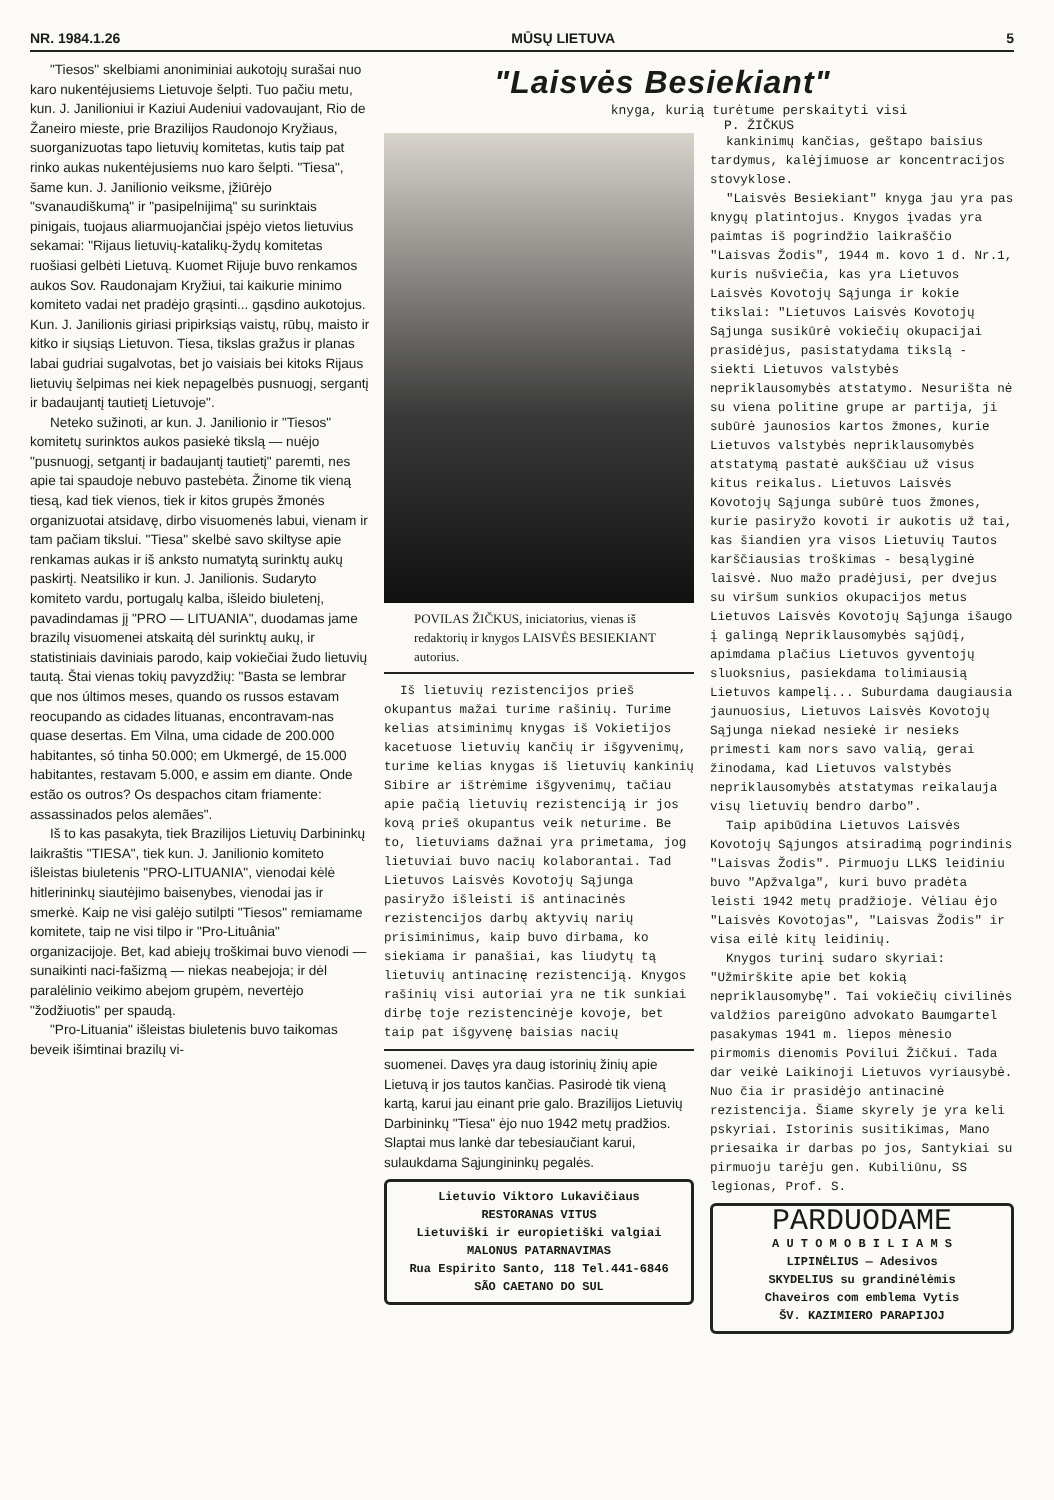NR. 1984.1.26 MŪSŲ LIETUVA 5
"Tiesos" skelbiami anoniminiai aukotojų surašai nuo karo nukentėjusiems Lietuvoje šelpti. Tuo pačiu metu, kun. J. Janilioniui ir Kaziui Audeniui vadovaujant, Rio de Žaneiro mieste, prie Brazilijos Raudonojo Kryžiaus, suorganizuotas tapo lietuvių komitetas, kutis taip pat rinko aukas nukentėjusiems nuo karo šelpti. "Tiesa", šame kun. J. Janilionio veiksme, įžiūrėjo "svanaudiškumą" ir "pasipelnijimą" su surinktais pinigais, tuojaus aliarmuojančiai įspėjo vietos lietuvius sekamai: "Rijaus lietuvių-katalikų-žydų komitetas ruošiasi gelbėti Lietuvą. Kuomet Rijuje buvo renkamos aukos Sov. Raudonajam Kryžiui, tai kaikurie minimo komiteto vadai net pradėjo grąsinti... gąsdino aukotojus. Kun. J. Janilionis giriasi pripirksiąs vaistų, rūbų, maisto ir kitko ir siųsiąs Lietuvon. Tiesa, tikslas gražus ir planas labai gudriai sugalvotas, bet jo vaisiais bei kitoks Rijaus lietuvių šelpimas nei kiek nepagelbės pusnuogį, sergantį ir badaujantį tautietį Lietuvoje".
Neteko sužinoti, ar kun. J. Janilionio ir "Tiesos" komitetų surinktos aukos pasiekė tikslą — nuėjo "pusnuogį, setgantį ir badaujantį tautietį" paremti, nes apie tai spaudoje nebuvo pastebėta. Žinome tik vieną tiesą, kad tiek vienos, tiek ir kitos grupės žmonės organizuotai atsidavę, dirbo visuomenės labui, vienam ir tam pačiam tikslui. "Tiesa" skelbė savo skiltyse apie renkamas aukas ir iš anksto numatytą surinktų aukų paskirtį. Neatsiliko ir kun. J. Janilionis. Sudaryto komiteto vardu, portugalų kalba, išleido biuletenį, pavadindamas jį "PRO — LITUANIA", duodamas jame brazilų visuomenei atskaitą dėl surinktų aukų, ir statistiniais daviniais parodo, kaip vokiečiai žudo lietuvių tautą. Štai vienas tokių pavyzdžių: "Basta se lembrar que nos últimos meses, quando os russos estavam reocupando as cidades lituanas, encontravam-nas quase desertas. Em Vilna, uma cidade de 200.000 habitantes, só tinha 50.000; em Ukmergé, de 15.000 habitantes, restavam 5.000, e assim em diante. Onde estão os outros? Os despachos citam friamente: assassinados pelos alemães".
Iš to kas pasakyta, tiek Brazilijos Lietuvių Darbininkų laikraštis "TIESA", tiek kun. J. Janilionio komiteto išleistas biuletenis "PRO-LITUANIA", vienodai kėlė hitlerininkų siautėjimo baisenybes, vienodai jas ir smerkė. Kaip ne visi galėjo sutilpti "Tiesos" remiamame komitete, taip ne visi tilpo ir "Pro-Lituânia" organizacijoje. Bet, kad abiejų troškimai buvo vienodi — sunaikinti naci-fašizmą — niekas neabejoja; ir dėl paralėlinio veikimo abejom grupėm, nevertėjo "žodžiuotis" per spaudą.
"Pro-Lituania" išleistas biuletenis buvo taikomas beveik išimtinai brazilų vi-
"Laisvės Besiekiant"
knyga, kurią turėtume perskaityti visi
P. ŽIČKUS
POVILAS ŽIČKUS, iniciatorius, vienas iš redaktorių ir knygos LAISVĖS BESIEKIANT autorius.
Iš lietuvių rezistencijos prieš okupantus mažai turime rašinių. Turime kelias atsiminimų knygas iš Vokietijos kacetuose lietuvių kančių ir išgyvenimų, turime kelias knygas iš lietuvių kankinių Sibire ar ištrėmime išgyvenimų, tačiau apie pačią lietuvių rezistenciją ir jos kovą prieš okupantus veik neturime. Be to, lietuviams dažnai yra primetama, jog lietuviai buvo nacių kolaborantai. Tad Lietuvos Laisvės Kovotojų Sąjunga pasiryžo išleisti iš antinacinės rezistencijos darbų aktyvių narių prisiminimus, kaip buvo dirbama, ko siekiama ir panašiai, kas liudytų tą lietuvių antinacinę rezistenciją. Knygos rašinių visi autoriai yra ne tik sunkiai dirbę toje rezistencinėje kovoje, bet taip pat išgyvenę baisias nacių
suomenei. Davęs yra daug istorinių žinių apie Lietuvą ir jos tautos kančias. Pasirodė tik vieną kartą, karui jau einant prie galo. Brazilijos Lietuvių Darbininkų "Tiesa" ėjo nuo 1942 metų pradžios. Slaptai mus lankė dar tebesiaučiant karui, sulaukdama Sąjungininkų pegalės.
Lietuvio Viktoro Lukavičiaus
RESTORANAS VITUS
Lietuviški ir europietiški valgiai
MALONUS PATARNAVIMAS
Rua Espirito Santo, 118 Tel.441-6846
SÃO CAETANO DO SUL
kankinimų kančias, geštapo baisius tardymus, kalėjimuose ar koncentracijos stovyklose.
"Laisvės Besiekiant" knyga jau yra pas knygų platintojus. Knygos įvadas yra paimtas iš pogrindžio laikraščio "Laisvas Žodis", 1944 m. kovo 1 d. Nr.1, kuris nušviečia, kas yra Lietuvos Laisvės Kovotojų Sąjunga ir kokie tikslai: "Lietuvos Laisvės Kovotojų Sąjunga susikūrė vokiečių okupacijai prasidėjus, pasistatydama tikslą - siekti Lietuvos valstybės nepriklausomybės atstatymo. Nesurišta nė su viena politine grupe ar partija, ji subūrė jaunosios kartos žmones, kurie Lietuvos valstybės nepriklausomybės atstatymą pastatė aukščiau už visus kitus reikalus. Lietuvos Laisvės Kovotojų Sąjunga subūrė tuos žmones, kurie pasiryžo kovoti ir aukotis už tai, kas šiandien yra visos Lietuvių Tautos karščiausias troškimas - besąlyginė laisvė. Nuo mažo pradėjusi, per dvejus su viršum sunkios okupacijos metus Lietuvos Laisvės Kovotojų Sąjunga išaugo į galingą Nepriklausomybės sąjūdį, apimdama plačius Lietuvos gyventojų sluoksnius, pasiekdama tolimiausią Lietuvos kampelį... Suburdama daugiausia jaunuosius, Lietuvos Laisvės Kovotojų Sąjunga niekad nesiekė ir nesieks primesti kam nors savo valią, gerai žinodama, kad Lietuvos valstybės nepriklausomybės atstatymas reikalauja visų lietuvių bendro darbo".
Taip apibūdina Lietuvos Laisvės Kovotojų Sąjungos atsiradimą pogrindinis "Laisvas Žodis". Pirmuoju LLKS leidiniu buvo "Apžvalga", kuri buvo pradėta leisti 1942 metų pradžioje. Vėliau ėjo "Laisvės Kovotojas", "Laisvas Žodis" ir visa eilė kitų leidinių.
Knygos turinį sudaro skyriai: "Užmirškite apie bet kokią nepriklausomybę". Tai vokiečių civilinės valdžios pareigūno advokato Baumgartel pasakymas 1941 m. liepos mėnesio pirmomis dienomis Povilui Žičkui. Tada dar veikė Laikinoji Lietuvos vyriausybė. Nuo čia ir prasidėjo antinacinė rezistencija. Šiame skyrely je yra keli pskyriai. Istorinis susitikimas, Mano priesaika ir darbas po jos, Santykiai su pirmuoju tarėju gen. Kubiliūnu, SS legionas, Prof. S.
PARDUODAME
A U T O M O B I L I A M S
LIPINĖLIUS — Adesivos
SKYDELIUS su grandinėlėmis
Chaveiros com emblema Vytis
ŠV. KAZIMIERO PARAPIJOJ